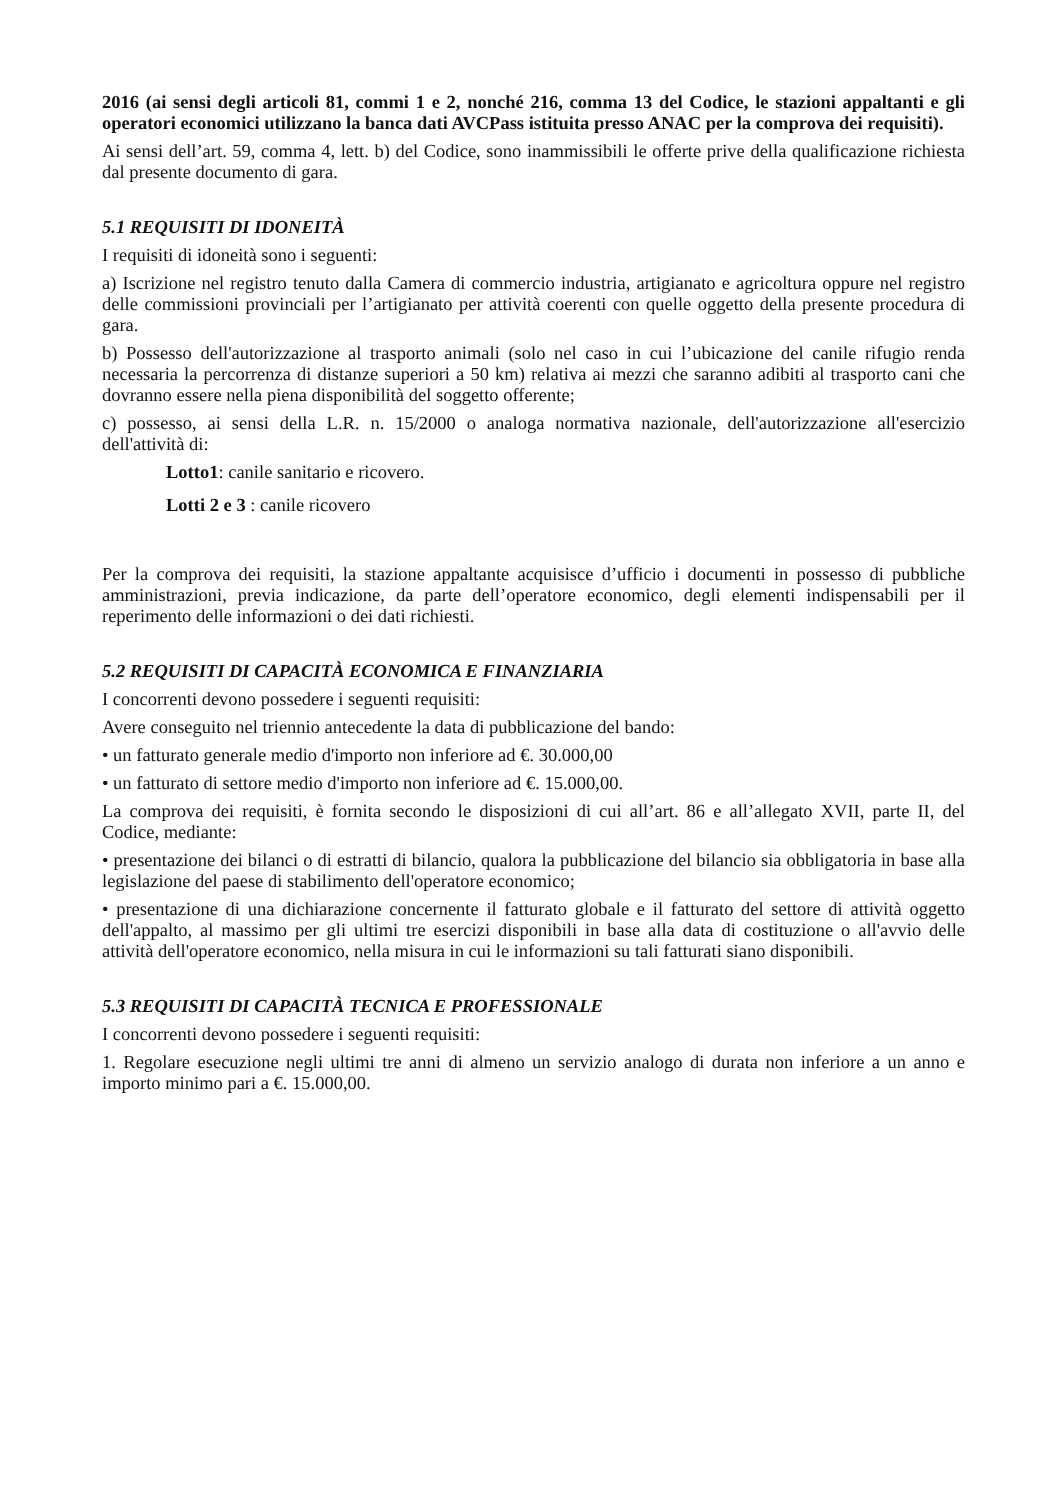2016 (ai sensi degli articoli 81, commi 1 e 2, nonché 216, comma 13 del Codice, le stazioni appaltanti e gli operatori economici utilizzano la banca dati AVCPass istituita presso ANAC per la comprova dei requisiti).
Ai sensi dell’art. 59, comma 4, lett. b) del Codice, sono inammissibili le offerte prive della qualificazione richiesta dal presente documento di gara.
5.1 REQUISITI DI IDONEITÀ
I requisiti di idoneità sono i seguenti:
a) Iscrizione nel registro tenuto dalla Camera di commercio industria, artigianato e agricoltura oppure nel registro delle commissioni provinciali per l’artigianato per attività coerenti con quelle oggetto della presente procedura di gara.
b) Possesso dell'autorizzazione al trasporto animali (solo nel caso in cui l’ubicazione del canile rifugio renda necessaria la percorrenza di distanze superiori a 50 km) relativa ai mezzi che saranno adibiti al trasporto cani che dovranno essere nella piena disponibilità del soggetto offerente;
c) possesso, ai sensi della L.R. n. 15/2000 o analoga normativa nazionale, dell'autorizzazione all'esercizio dell'attività di:
Lotto1: canile sanitario e ricovero.
Lotti 2 e 3 : canile ricovero
Per la comprova dei requisiti, la stazione appaltante acquisisce d’ufficio i documenti in possesso di pubbliche amministrazioni, previa indicazione, da parte dell’operatore economico, degli elementi indispensabili per il reperimento delle informazioni o dei dati richiesti.
5.2 REQUISITI DI CAPACITÀ ECONOMICA E FINANZIARIA
I concorrenti devono possedere i seguenti requisiti:
Avere conseguito nel triennio antecedente la data di pubblicazione del bando:
• un fatturato generale medio d'importo non inferiore ad €. 30.000,00
• un fatturato di settore medio d'importo non inferiore ad €. 15.000,00.
La comprova dei requisiti, è fornita secondo le disposizioni di cui all’art. 86 e all’allegato XVII, parte II, del Codice, mediante:
• presentazione dei bilanci o di estratti di bilancio, qualora la pubblicazione del bilancio sia obbligatoria in base alla legislazione del paese di stabilimento dell'operatore economico;
• presentazione di una dichiarazione concernente il fatturato globale e il fatturato del settore di attività oggetto dell'appalto, al massimo per gli ultimi tre esercizi disponibili in base alla data di costituzione o all'avvio delle attività dell'operatore economico, nella misura in cui le informazioni su tali fatturati siano disponibili.
5.3 REQUISITI DI CAPACITÀ TECNICA E PROFESSIONALE
I concorrenti devono possedere i seguenti requisiti:
1. Regolare esecuzione negli ultimi tre anni di almeno un servizio analogo di durata non inferiore a un anno e importo minimo pari a €. 15.000,00.